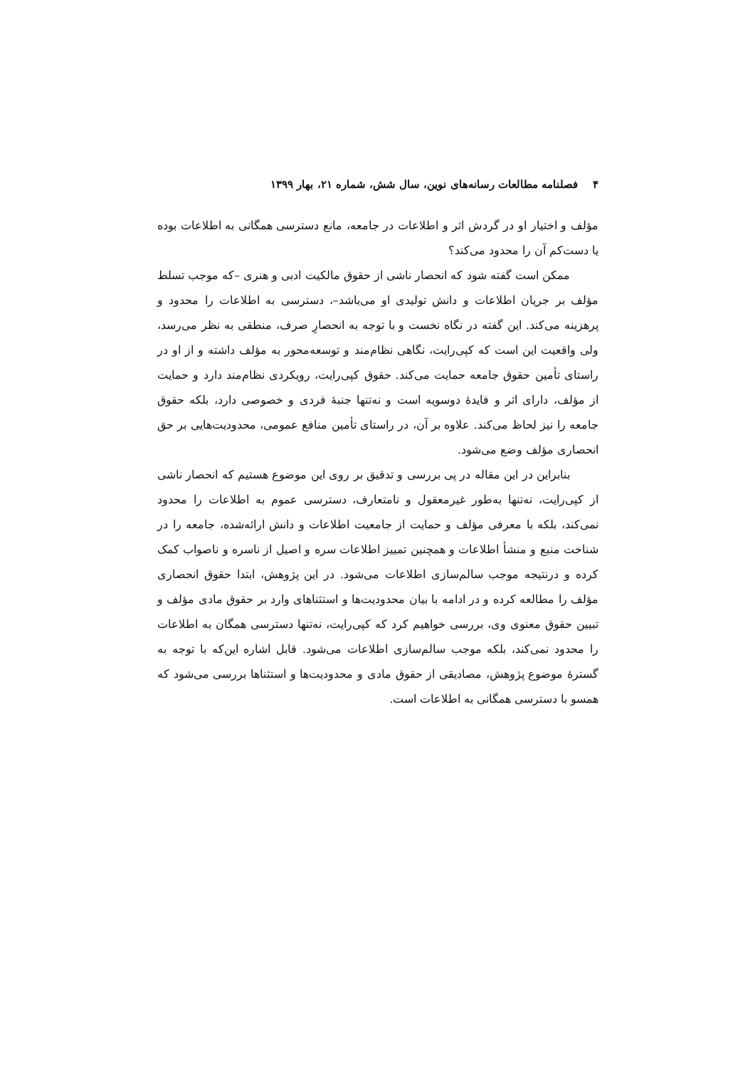۴ فصلنامه مطالعات رسانه‌های نوین، سال شش، شماره ۲۱، بهار ۱۳۹۹
مؤلف و اختیار او در گردش اثر و اطلاعات در جامعه، مانع دسترسی همگانی به اطلاعات بوده یا دست‌کم آن را محدود می‌کند؟
ممکن است گفته شود که انحصار ناشی از حقوق مالکیت ادبی و هنری –که موجب تسلط مؤلف بر جریان اطلاعات و دانش تولیدی او می‌باشد–، دسترسی به اطلاعات را محدود و پرهزینه می‌کند. این گفته در نگاه نخست و با توجه به انحصارِ صرف، منطقی به نظر می‌رسد، ولی واقعیت این است که کپی‌رایت، نگاهی نظام‌مند و توسعه‌محور به مؤلف داشته و از او در راستای تأمین حقوق جامعه حمایت می‌کند. حقوق کپی‌رایت، رویکردی نظام‌مند دارد و حمایت از مؤلف، دارای اثر و فایدهٔ دوسویه است و نه‌تنها جنبهٔ فردی و خصوصی دارد، بلکه حقوق جامعه را نیز لحاظ می‌کند. علاوه بر آن، در راستای تأمین منافع عمومی، محدودیت‌هایی بر حق انحصاری مؤلف وضع می‌شود.
بنابراین در این مقاله در پی بررسی و تدقیق بر روی این موضوع هستیم که انحصار ناشی از کپی‌رایت، نه‌تنها به‌طور غیرمعقول و نامتعارف، دسترسی عموم به اطلاعات را محدود نمی‌کند، بلکه با معرفی مؤلف و حمایت از جامعیت اطلاعات و دانش ارائه‌شده، جامعه را در شناخت منبع و منشأ اطلاعات و همچنین تمییز اطلاعات سره و اصیل از ناسره و ناصواب کمک کرده و درنتیجه موجب سالم‌سازی اطلاعات می‌شود. در این پژوهش، ابتدا حقوق انحصاری مؤلف را مطالعه کرده و در ادامه با بیان محدودیت‌ها و استثناهای وارد بر حقوق مادی مؤلف و تبیین حقوق معنوی وی، بررسی خواهیم کرد که کپی‌رایت، نه‌تنها دسترسی همگان به اطلاعات را محدود نمی‌کند، بلکه موجب سالم‌سازی اطلاعات می‌شود. قابل اشاره این‌که با توجه به گسترهٔ موضوع پژوهش، مصادیقی از حقوق مادی و محدودیت‌ها و استثناها بررسی می‌شود که همسو با دسترسی همگانی به اطلاعات است.